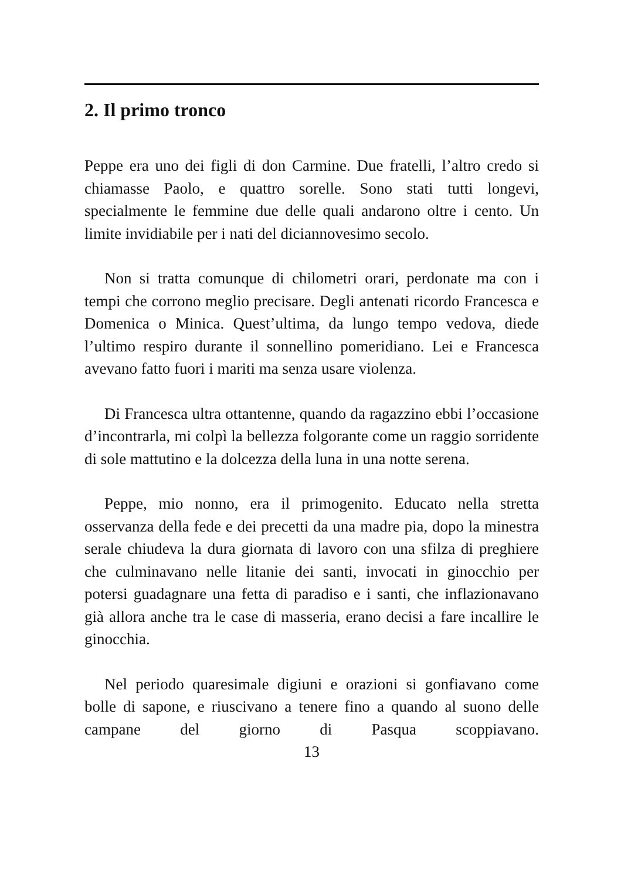2. Il primo tronco
Peppe era uno dei figli di don Carmine. Due fratelli, l’altro credo si chiamasse Paolo, e quattro sorelle. Sono stati tutti longevi, specialmente le femmine due delle quali andarono oltre i cento. Un limite invidiabile per i nati del diciannovesimo secolo.
Non si tratta comunque di chilometri orari, perdonate ma con i tempi che corrono meglio precisare. Degli antenati ricordo Francesca e Domenica o Minica. Quest’ultima, da lungo tempo vedova, diede l’ultimo respiro durante il sonnellino pomeridiano. Lei e Francesca avevano fatto fuori i mariti ma senza usare violenza.
Di Francesca ultra ottantenne, quando da ragazzino ebbi l’occasione d’incontrarla, mi colpì la bellezza folgorante come un raggio sorridente di sole mattutino e la dolcezza della luna in una notte serena.
Peppe, mio nonno, era il primogenito. Educato nella stretta osservanza della fede e dei precetti da una madre pia, dopo la minestra serale chiudeva la dura giornata di lavoro con una sfilza di preghiere che culminavano nelle litanie dei santi, invocati in ginocchio per potersi guadagnare una fetta di paradiso e i santi, che inflazionavano già allora anche tra le case di masseria, erano decisi a fare incallire le ginocchia.
Nel periodo quaresimale digiuni e orazioni si gonfiavano come bolle di sapone, e riuscivano a tenere fino a quando al suono delle campane del giorno di Pasqua scoppiavano.
13